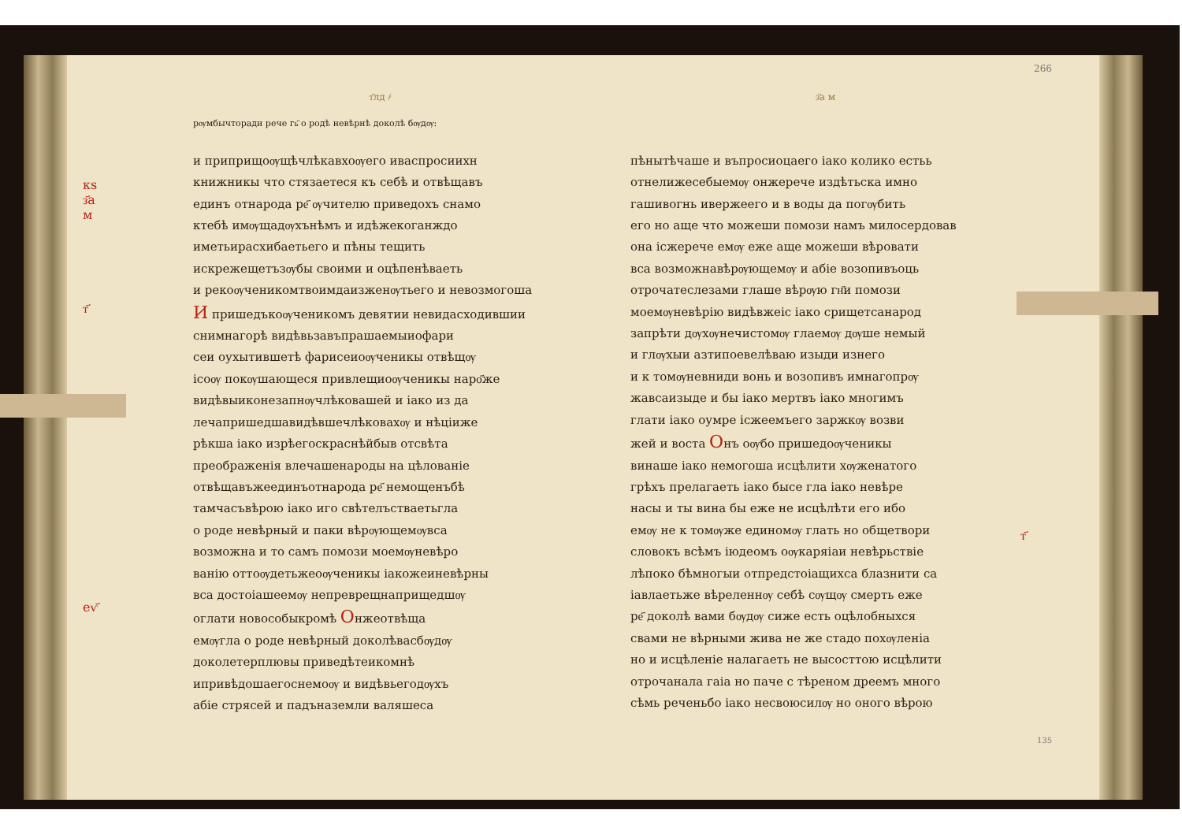кѕ
з҃а
м
т҃
еѵ҃
т҃лд ҂
рѹмбычторади рече гь҃ о родѣ невѣрнѣ доколѣ бѹдѹ:
и приприщоѹщѣчлѣкавхоѹего иваспросиихн
книжникы что стязаетеся къ себѣ и отвѣщавъ
единъ отнарода ре҃ ѹчителю приведохъ снамо
ктебѣ имѹщадѹхънѣмъ и идѣжекоганждо
иметьирасхибаетьего и пѣны тещить
искрежещетъзѹбы своими и оцѣпенѣваеть
и рекоѹченикомтвоимдаизженѹтьего и невозмогоша
И пришедъкоѹченикомъ девятии невидасходившии
снимнагорѣ видѣвьзавъпрашаемыиофари
сеи оухытившетѣ фарисеиоѹченикы отвѣщѹ
ісоѹ покѹшающеся привлещиоѹченикы наро҃же
видѣвыиконезапнѹчлѣковашей и іако из да
лечапришедшавидѣвшечлѣковахѹ и нѣціиже
рѣкша іако изрѣегоскраснѣйбыв отсвѣта
преображенія влечашенароды на цѣлованіе
отвѣщавъжеединъотнарода ре҃ немощенъбѣ
тамчасъвѣрою іако иго свѣтелъстваетьгла
о роде невѣрный и паки вѣрѹющемѹвса
возможна и то самъ помози моемѹневѣро
ванію оттоѹдетьжеоѹченикы іакожеиневѣрны
вса достоіашеемѹ непреврещнаприщедшѹ
оглати новособыкромѣ Онжеотвѣща
емѹгла о роде невѣрный доколѣвасбѹдѹ
доколетерплювы приведѣтеикомнѣ
ипривѣдошаегоснемоѹ и видѣвьегодѹхъ
абіе стрясей и падъназемли валяшеса
з҃а м
пѣнытѣчаше и въпросиоцаего іако колико естьь
отнелижесебыемѹ онжерече издѣтьска имно
гашивогнь ивержеего и в воды да погѹбить
его но аще что можеши помози намъ милосердовав
она ісжерече емѹ еже аще можеши вѣровати
вса возможнавѣрѹющемѹ и абіе возопивъоць
отрочатеслезами глаше вѣрѹю гн҃и помози
моемѹневѣрію видѣвжеіс іако срищетсанарод
запрѣти дѹхѹнечистомѹ глаемѹ дѹше немый
и глѹхыи азтипоевелѣваю изыди изнего
и к томѹневниди вонь и возопивъ имнагопрѹ
жавсаизыде и бы іако мертвъ іако многимъ
глати іако оумре ісжеемъего заржкѹ возви
жей и воста Онъ оѹбо пришедоѹченикы
винаше іако немогоша исцѣлити хѹженатого
грѣхъ прелагаеть іако бысе гла іако невѣре
насы и ты вина бы еже не исцѣлѣти его ибо
емѹ не к томѹже единомѹ глать но общетвори
словокъ всѣмъ іюдеомъ оѹкаряіаи невѣрьствіе
лѣпоко бѣмногыи отпредстоіащихса блазнити са
іавлаетьже вѣреленнѹ себѣ сѹщѹ смерть еже
ре҃ доколѣ вами бѹдѹ сиже есть оцѣлобныхся
свами не вѣрными жива не же стадо похѹленіа
но и исцѣленіе налагаеть не высосттою исцѣлити
отрочанала гаіа но паче с тѣреном дреемъ много
сѣмь реченьбо іако несвоюсилѹ но оного вѣрою
т҃
266
135